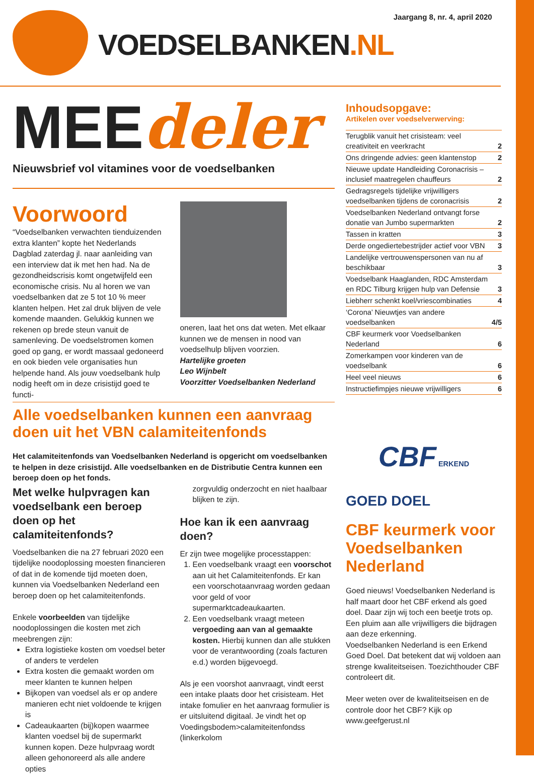VOEDSELBANKEN.NL
Jaargang 8, nr. 4, april 2020
MEEdeler
Nieuwsbrief vol vitamines voor de voedselbanken
Voorwoord
“Voedselbanken verwachten tienduizenden extra klanten” kopte het Nederlands Dagblad zaterdag jl. naar aanleiding van een interview dat ik met hen had. Na de gezondheidscrisis komt ongetwijfeld een economische crisis. Nu al horen we van voedselbanken dat ze 5 tot 10 % meer klanten helpen. Het zal druk blijven de vele komende maanden. Gelukkig kunnen we rekenen op brede steun vanuit de samenleving. De voedselstromen komen goed op gang, er wordt massaal gedoneerd en ook bieden vele organisaties hun helpende hand. Als jouw voedselbank hulp nodig heeft om in deze crisistijd goed te functi-
oneren, laat het ons dat weten. Met elkaar kunnen we de mensen in nood van voedselhulp blijven voorzien.
Hartelijke groeten
Leo Wijnbelt
Voorzitter Voedselbanken Nederland
Alle voedselbanken kunnen een aanvraag doen uit het VBN calamiteitenfonds
Het calamiteitenfonds van Voedselbanken Nederland is opgericht om voedselbanken te helpen in deze crisistijd. Alle voedselbanken en de Distributie Centra kunnen een beroep doen op het fonds.
Met welke hulpvragen kan voedselbank een beroep doen op het calamiteitenfonds?
Voedselbanken die na 27 februari 2020 een tijdelijke noodoplossing moesten financieren of dat in de komende tijd moeten doen, kunnen via Voedselbanken Nederland een beroep doen op het calamiteitenfonds.
Enkele voorbeelden van tijdelijke noodoplossingen die kosten met zich meebrengen zijn:
Extra logistieke kosten om voedsel beter of anders te verdelen
Extra kosten die gemaakt worden om meer klanten te kunnen helpen
Bijkopen van voedsel als er op andere manieren echt niet voldoende te krijgen is
Cadeaukaarten (bij)kopen waarmee klanten voedsel bij de supermarkt kunnen kopen. Deze hulpvraag wordt alleen gehonoreerd als alle andere opties
zorgvuldig onderzocht en niet haalbaar blijken te zijn.
Hoe kan ik een aanvraag doen?
Er zijn twee mogelijke processtappen:
1. Een voedselbank vraagt een voorschot aan uit het Calamiteitenfonds. Er kan een voorschotaanvraag worden gedaan voor geld of voor supermarktcadeaukaarten.
2. Een voedselbank vraagt meteen vergoeding aan van al gemaakte kosten. Hierbij kunnen dan alle stukken voor de verantwoording (zoals facturen e.d.) worden bijgevoegd.
Als je een voorshot aanvraagt, vindt eerst een intake plaats door het crisisteam. Het intake fomulier en het aanvraag formulier is er uitsluitend digitaal. Je vindt het op Voedingsbodem>calamiteitenfondss (linkerkolom
Inhoudsopgave:
Artikelen over voedselverwerving:
| Terugblik vanuit het crisisteam: veel creativiteit en veerkracht | 2 |
| Ons dringende advies: geen klantenstop | 2 |
| Nieuwe update Handleiding Coronacrisis – inclusief maatregelen chauffeurs | 2 |
| Gedragsregels tijdelijke vrijwilligers voedselbanken tijdens de coronacrisis | 2 |
| Voedselbanken Nederland ontvangt forse donatie van Jumbo supermarkten | 2 |
| Tassen in kratten | 3 |
| Derde ongediertebestrijder actief voor VBN | 3 |
| Landelijke vertrouwenspersonen van nu af beschikbaar | 3 |
| Voedselbank Haaglanden, RDC Amsterdam en RDC Tilburg krijgen hulp van Defensie | 3 |
| Liebherr schenkt koel/vriescombinaties | 4 |
| ‘Corona’ Nieuwtjes van andere voedselbanken | 4/5 |
| CBF keurmerk voor Voedselbanken Nederland | 6 |
| Zomerkampen voor kinderen van de voedselbank | 6 |
| Heel veel nieuws | 6 |
| Instructiefimpjes nieuwe vrijwilligers | 6 |
CBF ERKEND
GOED DOEL
CBF keurmerk voor Voedselbanken Nederland
Goed nieuws! Voedselbanken Nederland is half maart door het CBF erkend als goed doel. Daar zijn wij toch een beetje trots op. Een pluim aan alle vrijwilligers die bijdragen aan deze erkenning.
Voedselbanken Nederland is een Erkend Goed Doel. Dat betekent dat wij voldoen aan strenge kwaliteitseisen. Toezichthouder CBF controleert dit.
Meer weten over de kwaliteitseisen en de controle door het CBF? Kijk op www.geefgerust.nl